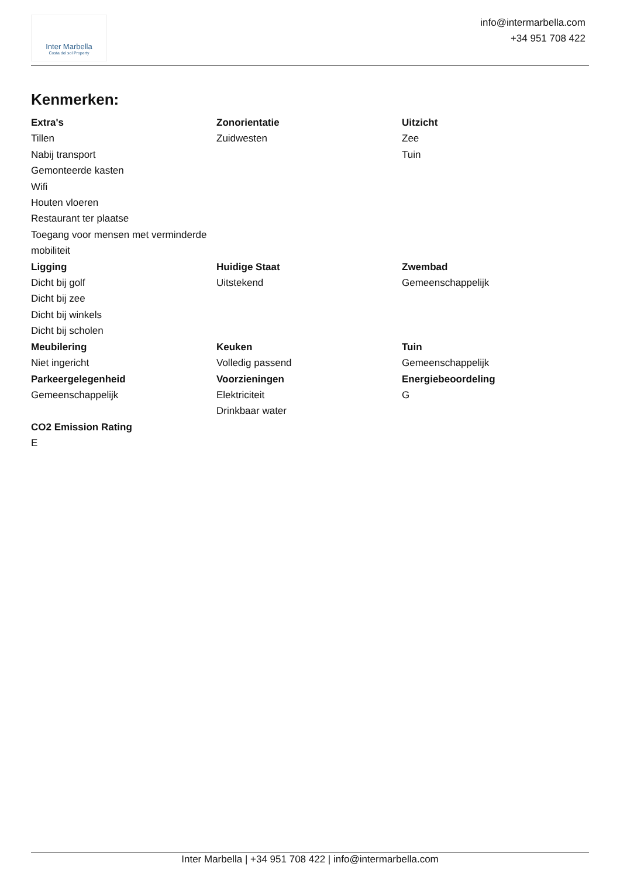Inter Marbella
Costa del sol Property
info@intermarbella.com
+34 951 708 422
Kenmerken:
Extra's
Tillen
Nabij transport
Gemonteerde kasten
Wifi
Houten vloeren
Restaurant ter plaatse
Toegang voor mensen met verminderde mobiliteit
Zonorientatie
Zuidwesten
Uitzicht
Zee
Tuin
Ligging
Dicht bij golf
Dicht bij zee
Dicht bij winkels
Dicht bij scholen
Huidige Staat
Uitstekend
Zwembad
Gemeenschappelijk
Meubilering
Niet ingericht
Keuken
Volledig passend
Tuin
Gemeenschappelijk
Parkeergelegenheid
Gemeenschappelijk
Voorzieningen
Elektriciteit
Drinkbaar water
Energiebeoordeling
G
CO2 Emission Rating
E
Inter Marbella | +34 951 708 422 | info@intermarbella.com